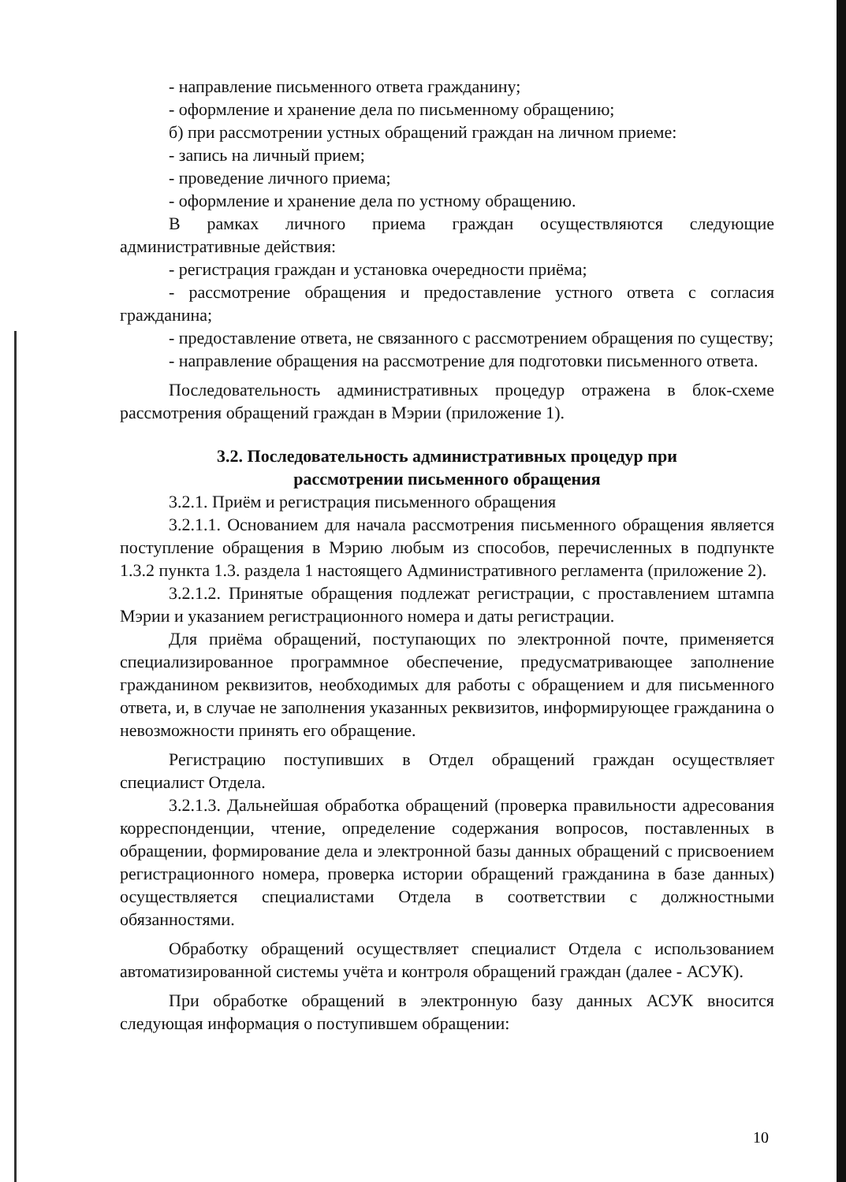- направление письменного ответа гражданину;
- оформление и хранение дела по письменному обращению;
б) при рассмотрении устных обращений граждан на личном приеме:
- запись на личный прием;
- проведение личного приема;
- оформление и хранение дела по устному обращению.
В рамках личного приема граждан осуществляются следующие административные действия:
- регистрация граждан и установка очередности приёма;
- рассмотрение обращения и предоставление устного ответа с согласия гражданина;
- предоставление ответа, не связанного с рассмотрением обращения по существу;
- направление обращения на рассмотрение для подготовки письменного ответа.
Последовательность административных процедур отражена в блок-схеме рассмотрения обращений граждан в Мэрии (приложение 1).
3.2. Последовательность административных процедур при
рассмотрении письменного обращения
3.2.1. Приём и регистрация письменного обращения
3.2.1.1. Основанием для начала рассмотрения письменного обращения является поступление обращения в Мэрию любым из способов, перечисленных в подпункте 1.3.2 пункта 1.3. раздела 1 настоящего Административного регламента (приложение 2).
3.2.1.2. Принятые обращения подлежат регистрации, с проставлением штампа Мэрии и указанием регистрационного номера и даты регистрации.
Для приёма обращений, поступающих по электронной почте, применяется специализированное программное обеспечение, предусматривающее заполнение гражданином реквизитов, необходимых для работы с обращением и для письменного ответа, и, в случае не заполнения указанных реквизитов, информирующее гражданина о невозможности принять его обращение.
Регистрацию поступивших в Отдел обращений граждан осуществляет специалист Отдела.
3.2.1.3. Дальнейшая обработка обращений (проверка правильности адресования корреспонденции, чтение, определение содержания вопросов, поставленных в обращении, формирование дела и электронной базы данных обращений с присвоением регистрационного номера, проверка истории обращений гражданина в базе данных) осуществляется специалистами Отдела в соответствии с должностными обязанностями.
Обработку обращений осуществляет специалист Отдела с использованием автоматизированной системы учёта и контроля обращений граждан (далее - АСУК).
При обработке обращений в электронную базу данных АСУК вносится следующая информация о поступившем обращении:
10